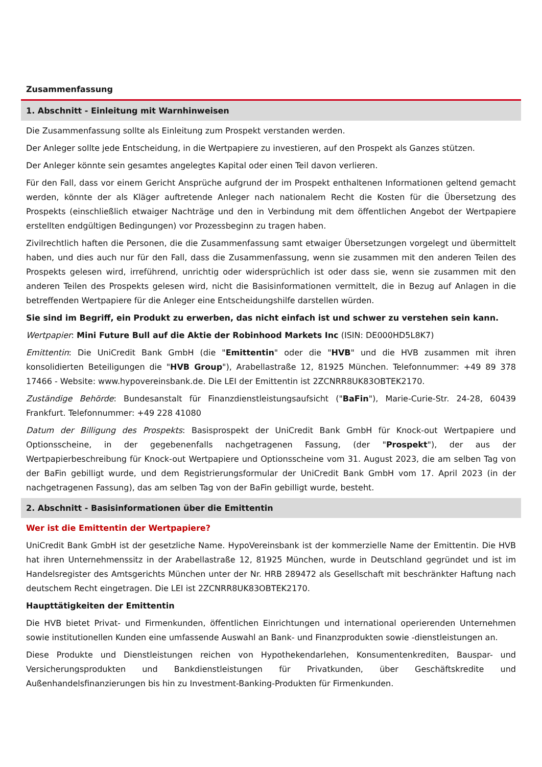Zusammenfassung
1. Abschnitt - Einleitung mit Warnhinweisen
Die Zusammenfassung sollte als Einleitung zum Prospekt verstanden werden.
Der Anleger sollte jede Entscheidung, in die Wertpapiere zu investieren, auf den Prospekt als Ganzes stützen.
Der Anleger könnte sein gesamtes angelegtes Kapital oder einen Teil davon verlieren.
Für den Fall, dass vor einem Gericht Ansprüche aufgrund der im Prospekt enthaltenen Informationen geltend gemacht werden, könnte der als Kläger auftretende Anleger nach nationalem Recht die Kosten für die Übersetzung des Prospekts (einschließlich etwaiger Nachträge und den in Verbindung mit dem öffentlichen Angebot der Wertpapiere erstellten endgültigen Bedingungen) vor Prozessbeginn zu tragen haben.
Zivilrechtlich haften die Personen, die die Zusammenfassung samt etwaiger Übersetzungen vorgelegt und übermittelt haben, und dies auch nur für den Fall, dass die Zusammenfassung, wenn sie zusammen mit den anderen Teilen des Prospekts gelesen wird, irreführend, unrichtig oder widersprüchlich ist oder dass sie, wenn sie zusammen mit den anderen Teilen des Prospekts gelesen wird, nicht die Basisinformationen vermittelt, die in Bezug auf Anlagen in die betreffenden Wertpapiere für die Anleger eine Entscheidungshilfe darstellen würden.
Sie sind im Begriff, ein Produkt zu erwerben, das nicht einfach ist und schwer zu verstehen sein kann.
Wertpapier: Mini Future Bull auf die Aktie der Robinhood Markets Inc (ISIN: DE000HD5L8K7)
Emittentin: Die UniCredit Bank GmbH (die "Emittentin" oder die "HVB" und die HVB zusammen mit ihren konsolidierten Beteiligungen die "HVB Group"), Arabellastraße 12, 81925 München. Telefonnummer: +49 89 378 17466 - Website: www.hypovereinsbank.de. Die LEI der Emittentin ist 2ZCNRR8UK83OBTEK2170.
Zuständige Behörde: Bundesanstalt für Finanzdienstleistungsaufsicht ("BaFin"), Marie-Curie-Str. 24-28, 60439 Frankfurt. Telefonnummer: +49 228 41080
Datum der Billigung des Prospekts: Basisprospekt der UniCredit Bank GmbH für Knock-out Wertpapiere und Optionsscheine, in der gegebenenfalls nachgetragenen Fassung, (der "Prospekt"), der aus der Wertpapierbeschreibung für Knock-out Wertpapiere und Optionsscheine vom 31. August 2023, die am selben Tag von der BaFin gebilligt wurde, und dem Registrierungsformular der UniCredit Bank GmbH vom 17. April 2023 (in der nachgetragenen Fassung), das am selben Tag von der BaFin gebilligt wurde, besteht.
2. Abschnitt - Basisinformationen über die Emittentin
Wer ist die Emittentin der Wertpapiere?
UniCredit Bank GmbH ist der gesetzliche Name. HypoVereinsbank ist der kommerzielle Name der Emittentin. Die HVB hat ihren Unternehmenssitz in der Arabellastraße 12, 81925 München, wurde in Deutschland gegründet und ist im Handelsregister des Amtsgerichts München unter der Nr. HRB 289472 als Gesellschaft mit beschränkter Haftung nach deutschem Recht eingetragen. Die LEI ist 2ZCNRR8UK83OBTEK2170.
Haupttätigkeiten der Emittentin
Die HVB bietet Privat- und Firmenkunden, öffentlichen Einrichtungen und international operierenden Unternehmen sowie institutionellen Kunden eine umfassende Auswahl an Bank- und Finanzprodukten sowie -dienstleistungen an.
Diese Produkte und Dienstleistungen reichen von Hypothekendarlehen, Konsumentenkrediten, Bauspar- und Versicherungsprodukten und Bankdienstleistungen für Privatkunden, über Geschäftskredite und Außenhandelsfinanzierungen bis hin zu Investment-Banking-Produkten für Firmenkunden.